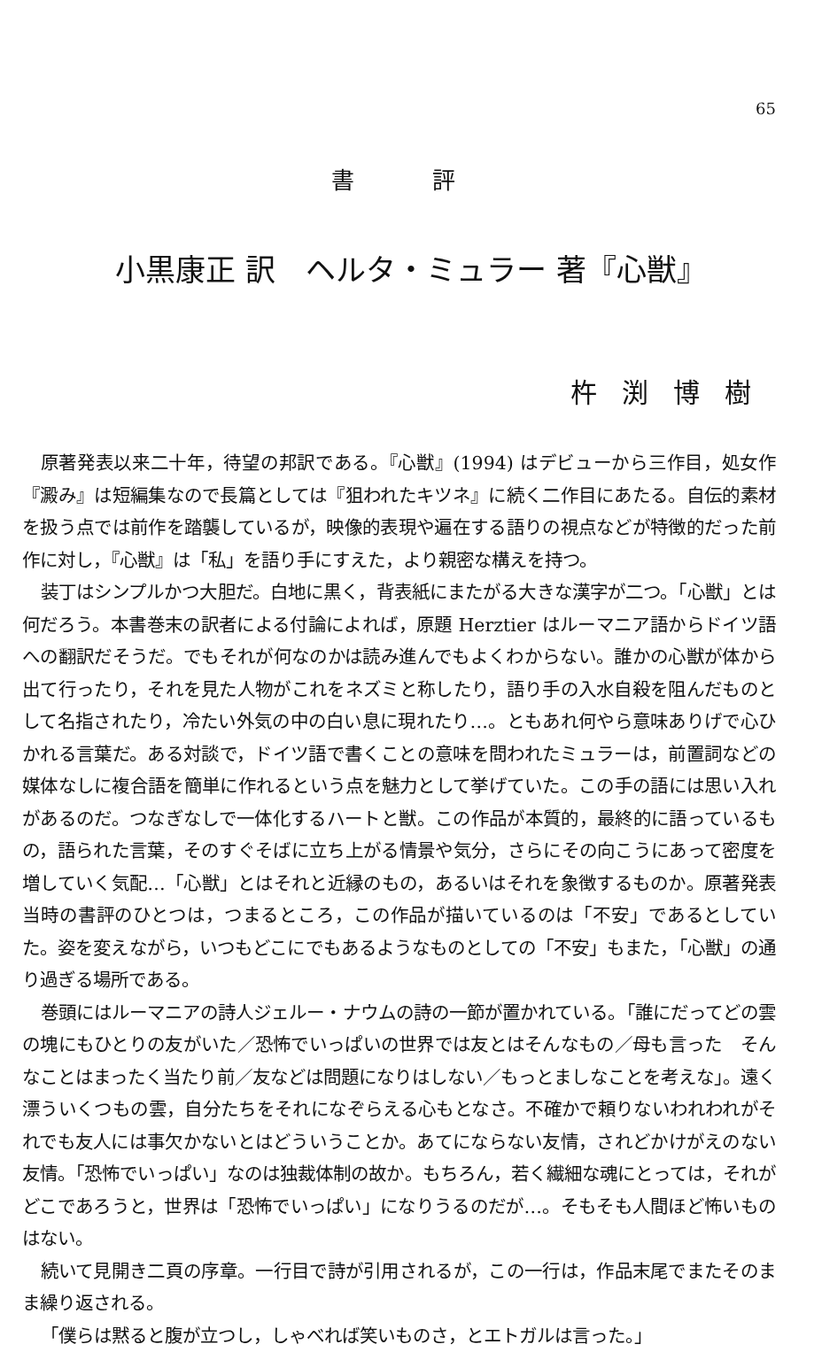65
書 評
小黒康正 訳　ヘルタ・ミュラー 著『心獣』
杵渕博樹
原著発表以来二十年，待望の邦訳である。『心獣』(1994) はデビューから三作目，処女作『澱み』は短編集なので長篇としては『狙われたキツネ』に続く二作目にあたる。自伝的素材を扱う点では前作を踏襲しているが，映像的表現や遍在する語りの視点などが特徴的だった前作に対し，『心獣』は「私」を語り手にすえた，より親密な構えを持つ。
装丁はシンプルかつ大胆だ。白地に黒く，背表紙にまたがる大きな漢字が二つ。「心獣」とは何だろう。本書巻末の訳者による付論によれば，原題 Herztier はルーマニア語からドイツ語への翻訳だそうだ。でもそれが何なのかは読み進んでもよくわからない。誰かの心獣が体から出て行ったり，それを見た人物がこれをネズミと称したり，語り手の入水自殺を阻んだものとして名指されたり，冷たい外気の中の白い息に現れたり…。ともあれ何やら意味ありげで心ひかれる言葉だ。ある対談で，ドイツ語で書くことの意味を問われたミュラーは，前置詞などの媒体なしに複合語を簡単に作れるという点を魅力として挙げていた。この手の語には思い入れがあるのだ。つなぎなしで一体化するハートと獣。この作品が本質的，最終的に語っているもの，語られた言葉，そのすぐそばに立ち上がる情景や気分，さらにその向こうにあって密度を増していく気配…「心獣」とはそれと近縁のもの，あるいはそれを象徴するものか。原著発表当時の書評のひとつは，つまるところ，この作品が描いているのは「不安」であるとしていた。姿を変えながら，いつもどこにでもあるようなものとしての「不安」もまた，「心獣」の通り過ぎる場所である。
巻頭にはルーマニアの詩人ジェルー・ナウムの詩の一節が置かれている。「誰にだってどの雲の塊にもひとりの友がいた／恐怖でいっぱいの世界では友とはそんなもの／母も言った　そんなことはまったく当たり前／友などは問題になりはしない／もっとましなことを考えな」。遠く漂ういくつもの雲，自分たちをそれになぞらえる心もとなさ。不確かで頼りないわれわれがそれでも友人には事欠かないとはどういうことか。あてにならない友情，されどかけがえのない友情。「恐怖でいっぱい」なのは独裁体制の故か。もちろん，若く繊細な魂にとっては，それがどこであろうと，世界は「恐怖でいっぱい」になりうるのだが…。そもそも人間ほど怖いものはない。
続いて見開き二頁の序章。一行目で詩が引用されるが，この一行は，作品末尾でまたそのまま繰り返される。
「僕らは黙ると腹が立つし，しゃべれば笑いものさ，とエトガルは言った。」